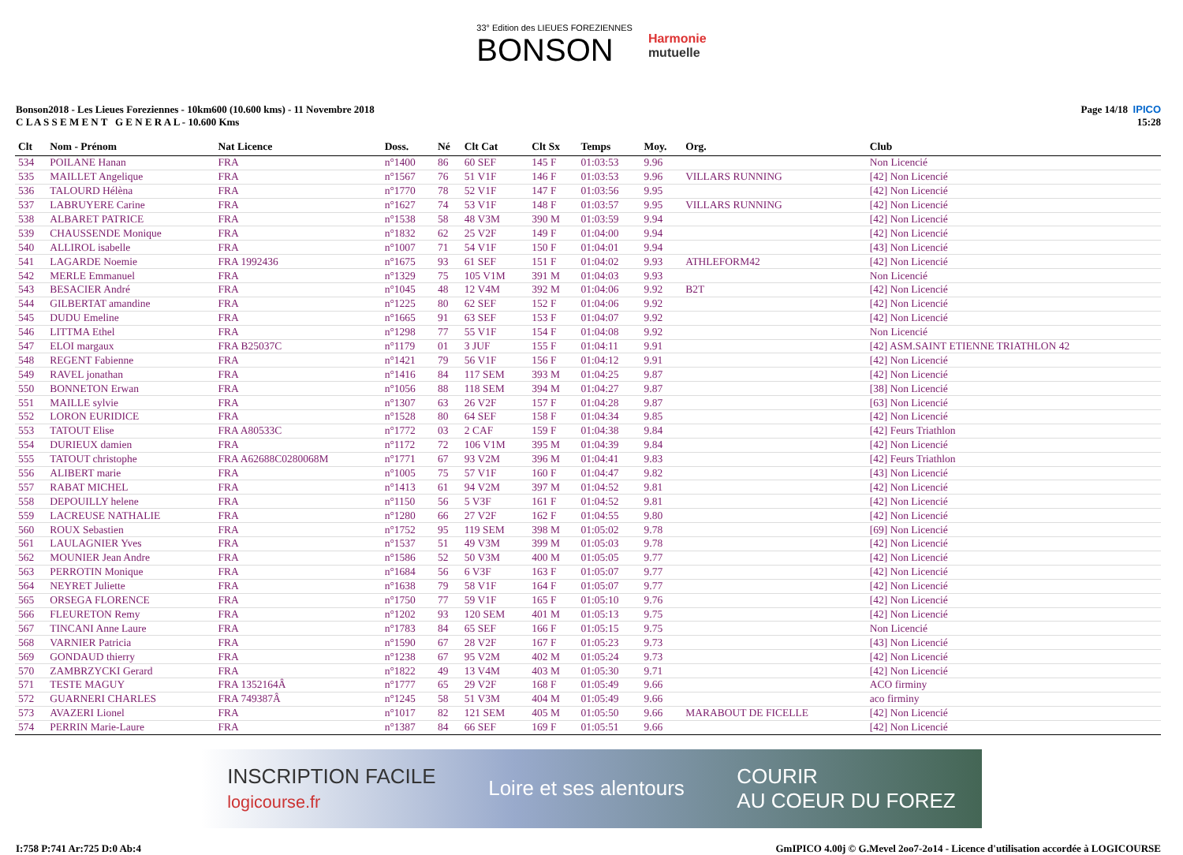33° Edition des LIEUES FOREZIENNES
BONSON
Harmonie
mutuelle
Bonson2018 - Les Lieues Foreziennes - 10km600 (10.600 kms) - 11 Novembre 2018
C L A S S E M E N T G E N E R A L - 10.600 Kms
Page 14/18 IPICO
15:28
| Clt | Nom - Prénom | Nat Licence | Doss. | Né | Clt Cat | Clt Sx | Temps | Moy. | Org. | Club |
| --- | --- | --- | --- | --- | --- | --- | --- | --- | --- | --- |
| 534 | POILANE Hanan | FRA | n°1400 | 86 | 60 SEF | 145 F | 01:03:53 | 9.96 | | Non Licencié |
| 535 | MAILLET Angelique | FRA | n°1567 | 76 | 51 V1F | 146 F | 01:03:53 | 9.96 | VILLARS RUNNING | [42] Non Licencié |
| 536 | TALOURD Hélèna | FRA | n°1770 | 78 | 52 V1F | 147 F | 01:03:56 | 9.95 | | [42] Non Licencié |
| 537 | LABRUYERE Carine | FRA | n°1627 | 74 | 53 V1F | 148 F | 01:03:57 | 9.95 | VILLARS RUNNING | [42] Non Licencié |
| 538 | ALBARET PATRICE | FRA | n°1538 | 58 | 48 V3M | 390 M | 01:03:59 | 9.94 | | [42] Non Licencié |
| 539 | CHAUSSENDE Monique | FRA | n°1832 | 62 | 25 V2F | 149 F | 01:04:00 | 9.94 | | [42] Non Licencié |
| 540 | ALLIROL isabelle | FRA | n°1007 | 71 | 54 V1F | 150 F | 01:04:01 | 9.94 | | [43] Non Licencié |
| 541 | LAGARDE Noemie | FRA 1992436 | n°1675 | 93 | 61 SEF | 151 F | 01:04:02 | 9.93 | ATHLEFORM42 | [42] Non Licencié |
| 542 | MERLE Emmanuel | FRA | n°1329 | 75 | 105 V1M | 391 M | 01:04:03 | 9.93 | | Non Licencié |
| 543 | BESACIER André | FRA | n°1045 | 48 | 12 V4M | 392 M | 01:04:06 | 9.92 | B2T | [42] Non Licencié |
| 544 | GILBERTAT amandine | FRA | n°1225 | 80 | 62 SEF | 152 F | 01:04:06 | 9.92 | | [42] Non Licencié |
| 545 | DUDU Emeline | FRA | n°1665 | 91 | 63 SEF | 153 F | 01:04:07 | 9.92 | | [42] Non Licencié |
| 546 | LITTMA Ethel | FRA | n°1298 | 77 | 55 V1F | 154 F | 01:04:08 | 9.92 | | Non Licencié |
| 547 | ELOI margaux | FRA B25037C | n°1179 | 01 | 3 JUF | 155 F | 01:04:11 | 9.91 | | [42] ASM.SAINT ETIENNE TRIATHLON 42 |
| 548 | REGENT Fabienne | FRA | n°1421 | 79 | 56 V1F | 156 F | 01:04:12 | 9.91 | | [42] Non Licencié |
| 549 | RAVEL jonathan | FRA | n°1416 | 84 | 117 SEM | 393 M | 01:04:25 | 9.87 | | [42] Non Licencié |
| 550 | BONNETON Erwan | FRA | n°1056 | 88 | 118 SEM | 394 M | 01:04:27 | 9.87 | | [38] Non Licencié |
| 551 | MAILLE sylvie | FRA | n°1307 | 63 | 26 V2F | 157 F | 01:04:28 | 9.87 | | [63] Non Licencié |
| 552 | LORON EURIDICE | FRA | n°1528 | 80 | 64 SEF | 158 F | 01:04:34 | 9.85 | | [42] Non Licencié |
| 553 | TATOUT Elise | FRA A80533C | n°1772 | 03 | 2 CAF | 159 F | 01:04:38 | 9.84 | | [42] Feurs Triathlon |
| 554 | DURIEUX damien | FRA | n°1172 | 72 | 106 V1M | 395 M | 01:04:39 | 9.84 | | [42] Non Licencié |
| 555 | TATOUT christophe | FRA A62688C0280068M | n°1771 | 67 | 93 V2M | 396 M | 01:04:41 | 9.83 | | [42] Feurs Triathlon |
| 556 | ALIBERT marie | FRA | n°1005 | 75 | 57 V1F | 160 F | 01:04:47 | 9.82 | | [43] Non Licencié |
| 557 | RABAT MICHEL | FRA | n°1413 | 61 | 94 V2M | 397 M | 01:04:52 | 9.81 | | [42] Non Licencié |
| 558 | DEPOUILLY helene | FRA | n°1150 | 56 | 5 V3F | 161 F | 01:04:52 | 9.81 | | [42] Non Licencié |
| 559 | LACREUSE NATHALIE | FRA | n°1280 | 66 | 27 V2F | 162 F | 01:04:55 | 9.80 | | [42] Non Licencié |
| 560 | ROUX Sebastien | FRA | n°1752 | 95 | 119 SEM | 398 M | 01:05:02 | 9.78 | | [69] Non Licencié |
| 561 | LAULAGNIER Yves | FRA | n°1537 | 51 | 49 V3M | 399 M | 01:05:03 | 9.78 | | [42] Non Licencié |
| 562 | MOUNIER Jean Andre | FRA | n°1586 | 52 | 50 V3M | 400 M | 01:05:05 | 9.77 | | [42] Non Licencié |
| 563 | PERROTIN Monique | FRA | n°1684 | 56 | 6 V3F | 163 F | 01:05:07 | 9.77 | | [42] Non Licencié |
| 564 | NEYRET Juliette | FRA | n°1638 | 79 | 58 V1F | 164 F | 01:05:07 | 9.77 | | [42] Non Licencié |
| 565 | ORSEGA FLORENCE | FRA | n°1750 | 77 | 59 V1F | 165 F | 01:05:10 | 9.76 | | [42] Non Licencié |
| 566 | FLEURETON Remy | FRA | n°1202 | 93 | 120 SEM | 401 M | 01:05:13 | 9.75 | | [42] Non Licencié |
| 567 | TINCANI Anne Laure | FRA | n°1783 | 84 | 65 SEF | 166 F | 01:05:15 | 9.75 | | Non Licencié |
| 568 | VARNIER Patricia | FRA | n°1590 | 67 | 28 V2F | 167 F | 01:05:23 | 9.73 | | [43] Non Licencié |
| 569 | GONDAUD thierry | FRA | n°1238 | 67 | 95 V2M | 402 M | 01:05:24 | 9.73 | | [42] Non Licencié |
| 570 | ZAMBRZYCKI Gerard | FRA | n°1822 | 49 | 13 V4M | 403 M | 01:05:30 | 9.71 | | [42] Non Licencié |
| 571 | TESTE MAGUY | FRA 1352164Â | n°1777 | 65 | 29 V2F | 168 F | 01:05:49 | 9.66 | | ACO firminy |
| 572 | GUARNERI CHARLES | FRA 749387Â | n°1245 | 58 | 51 V3M | 404 M | 01:05:49 | 9.66 | | aco firminy |
| 573 | AVAZERI Lionel | FRA | n°1017 | 82 | 121 SEM | 405 M | 01:05:50 | 9.66 | MARABOUT DE FICELLE | [42] Non Licencié |
| 574 | PERRIN Marie-Laure | FRA | n°1387 | 84 | 66 SEF | 169 F | 01:05:51 | 9.66 | | [42] Non Licencié |
INSCRIPTION FACILE
logicourse.fr Loire et ses alentours COURIR
AU COEUR DU FOREZ
I:758 P:741 Ar:725 D:0 Ab:4 GmIPICO 4.00j © G.Mevel 2oo7-2o14 - Licence d'utilisation accordée à LOGICOURSE